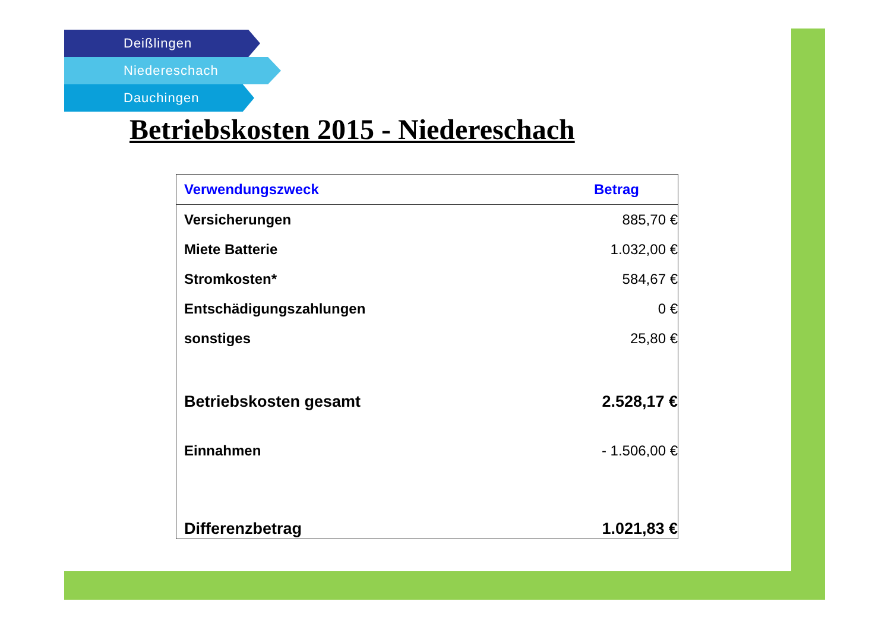Deißlingen
Niedereschach
Dauchingen
Betriebskosten 2015 - Niedereschach
| Verwendungszweck | Betrag |
| --- | --- |
| Versicherungen | 885,70 € |
| Miete Batterie | 1.032,00 € |
| Stromkosten* | 584,67 € |
| Entschädigungszahlungen | 0 € |
| sonstiges | 25,80 € |
| Betriebskosten gesamt | 2.528,17 € |
| Einnahmen | - 1.506,00 € |
| Differenzbetrag | 1.021,83 € |